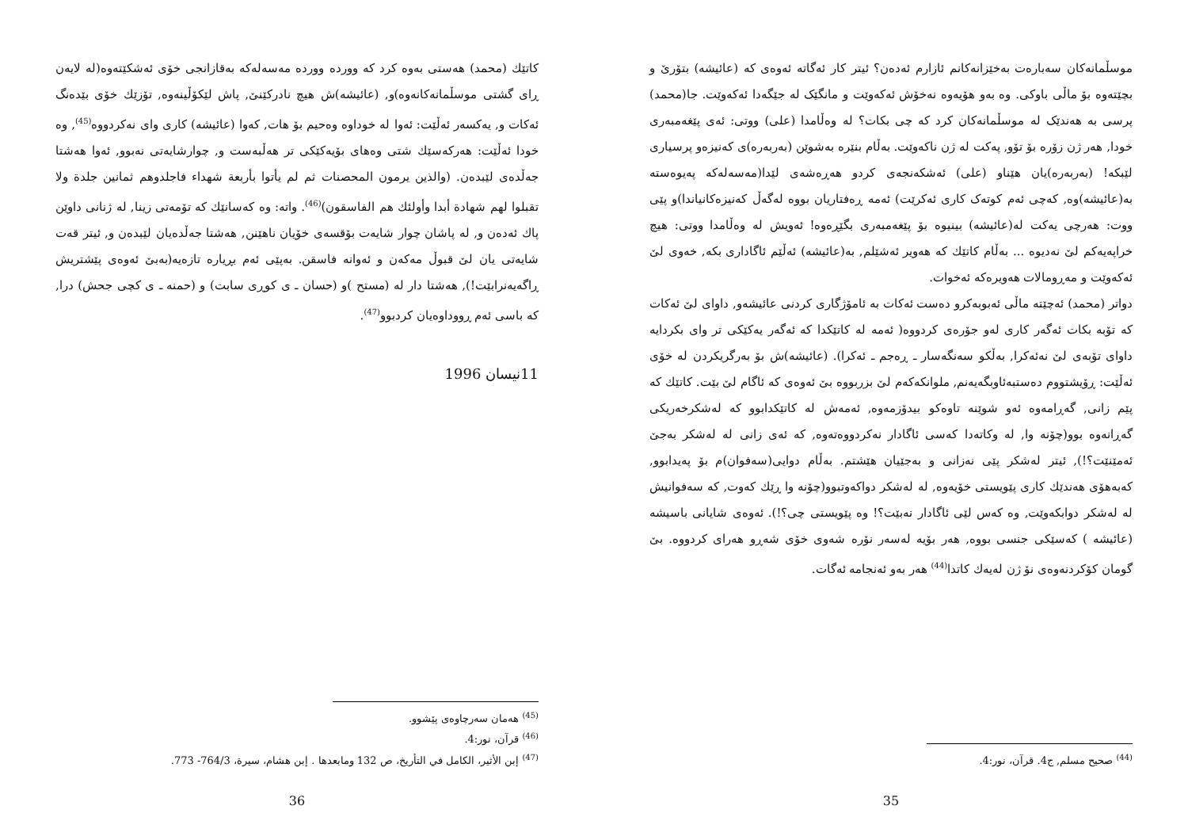موسڵمانەکان سەبارەت بەخێزانەکانم ئازارم ئەدەن؟ ئیتر کار ئەگاتە ئەوەی کە (عائیشە) بتۆرێ و بچێتەوە بۆ ماڵی باوکی. وە بەو هۆیەوە نەخۆش ئەکەوێت و مانگێک لە جێگەدا ئەکەوێت. جا(محمد) پرسی بە هەندێک لە موسڵمانەکان کرد کە چی بکات؟ لە وەڵامدا (علی) ووتی: ئەی پێغەمبەری خودا, هەر ژن زۆرە بۆ تۆو, پەکت لە ژن ناکەوێت. بەڵام بنێرە بەشوێن (بەربەرە)ی کەنیزەو پرسیاری لێبکە! (بەربەرە)یان هێناو (علی) ئەشکەنجەی کردو هەڕەشەی لێدا(مەسەلەکە پەیوەستە بە(عائیشە)وە, کەچی ئەم کوتەک کاری ئەکرێت) ئەمە ڕەفتاریان بووە لەگەڵ کەنیزەکانیاندا)و پێی ووت: هەرچی یەکت لە(عائیشە) بینیوە بۆ پێغەمبەری بگێڕەوە! ئەویش لە وەڵامدا ووتی: هیچ خراپەیەکم لێ نەدیوە ... بەڵام کاتێك کە هەویر ئەشێلم, بە(عائیشە) ئەڵێم ئاگاداری بکە, خەوی لێ ئەکەوێت و مەڕومالات هەویرەکە ئەخوات.
دواتر (محمد) ئەچێتە ماڵی ئەبوبەکرو دەست ئەکات بە ئامۆژگاری کردنی عائیشەو, داوای لێ ئەکات کە تۆبە بکات ئەگەر کاری لەو جۆرەی کردووە( ئەمە لە کاتێکدا کە ئەگەر یەکێکی تر وای بکردایە داوای تۆبەی لێ نەئەکرا, بەڵکو سەنگەسار ـ ڕەجم ـ ئەکرا). (عائیشە)ش بۆ بەرگریکردن لە خۆی ئەڵێت: ڕۆیشتووم دەستبەئاوبگەیەنم, ملوانکەکەم لێ بزربووە بێ ئەوەی کە ئاگام لێ بێت. کاتێك کە پێم زانی, گەڕامەوە ئەو شوێنە تاوەکو بیدۆزمەوە, ئەمەش لە کاتێکدابوو کە لەشکرخەریکی گەڕانەوە بوو(چۆنە وا, لە وکاتەدا کەسی ئاگادار نەکردووەتەوە, کە ئەی زانی لە لەشکر بەجێ ئەمێنێت؟!), ئیتر لەشکر پێی نەزانی و بەجێیان هێشتم. بەڵام دوایی(سەفوان)م بۆ پەیدابوو, کەبەهۆی هەندێك کاری پێویستی خۆیەوە, لە لەشکر دواکەوتبوو(چۆنە وا ڕێك کەوت, کە سەفوانیش لە لەشکر دوابکەوێت, وە کەس لێی ئاگادار نەبێت؟! وە پێویستی چی؟!). ئەوەی شایانی باسیشە (عائیشە ) کەسێکی جنسی بووە, هەر بۆیە لەسەر نۆرە شەوی خۆی شەڕو هەرای کردووە. بێ گومان کۆکردنەوەی نۆ ژن لەیەك کاتدا<sup>(44)</sup> هەر بەو ئەنجامە ئەگات.
<sup>(44)</sup> صحيح مسلم, ج4. قرآن، نور:4.
35
کاتێك (محمد) هەستی بەوە کرد کە وورده وورده مەسەلەکە بەقازانجی خۆی ئەشکێتەوە(لە لایەن ڕای گشتی موسڵمانەکانەوە)و, (عائیشە)ش هیچ نادرکێنێ, پاش لێکۆڵینەوە, تۆزێك خۆی بێدەنگ ئەکات و, یەکسەر ئەڵێت: ئەوا لە خوداوە وەحیم بۆ هات, کەوا (عائیشە) کاری وای نەکردووە<sup>(45)</sup>, وە خودا ئەڵێت: هەرکەسێك شتی وەهای بۆیەکێکی تر هەڵبەست و, چوارشایەتی نەبوو, ئەوا هەشتا جەڵدەی لێبدەن. (والذين يرمون المحصنات ثم لم يأتوا بأربعة شهداء فاجلدوهم ثمانين جلدة ولا تقبلوا لهم شهادة أبدا وأولئك هم الفاسقون)<sup>(46)</sup>. واتە: وە کەسانێك کە تۆمەتی زینا, لە ژنانی داوێن پاك ئەدەن و, لە پاشان چوار شایەت بۆقسەی خۆیان ناهێنن, هەشتا جەڵدەیان لێبدەن و, ئیتر قەت شایەتی یان لێ قبوڵ مەکەن و ئەوانە فاسقن. بەپێی ئەم بڕیارە تازەیە(بەبێ ئەوەی پێشتریش ڕاگەیەنرابێت!), هەشتا دار لە (مستح )و (حسان ـ ی کوڕی سابت) و (حمنە ـ ی کچی جحش) درا, کە باسی ئەم ڕووداوەیان کردبوو<sup>(47)</sup>.
11نیسان 1996
<sup>(45)</sup> هەمان سەرچاوەی پێشوو.
<sup>(46)</sup> قرآن، نور:4.
<sup>(47)</sup> إبن الأثير، الكامل في التأريخ، ص 132 ومابعدها . إبن هشام، سيرة، 764/3- 773.
36